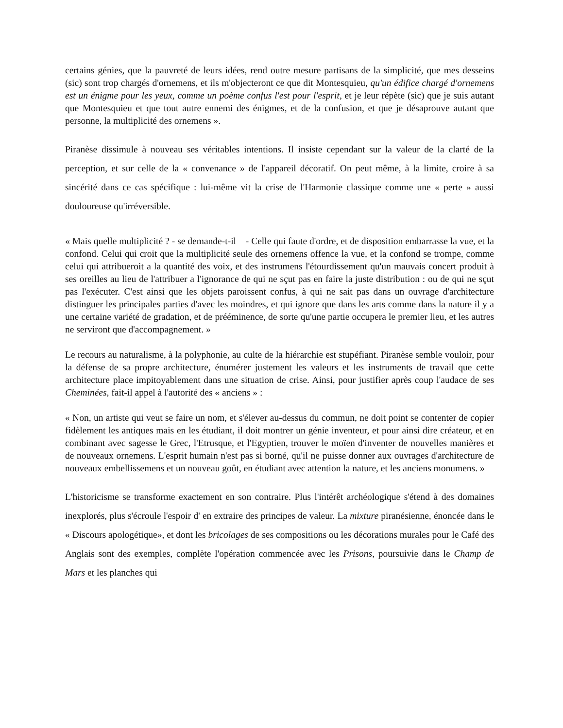certains génies, que la pauvreté de leurs idées, rend outre mesure partisans de la simplicité, que mes desseins (sic) sont trop chargés d'ornemens, et ils m'objecteront ce que dit Montesquieu, qu'un édifice chargé d'ornemens est un énigme pour les yeux, comme un poème confus l'est pour l'esprit, et je leur répète (sic) que je suis autant que Montesquieu et que tout autre ennemi des énigmes, et de la confusion, et que je désaprouve autant que personne, la multiplicité des ornemens ».
Piranèse dissimule à nouveau ses véritables intentions. Il insiste cependant sur la valeur de la clarté de la perception, et sur celle de la « convenance » de l'appareil décoratif. On peut même, à la limite, croire à sa sincérité dans ce cas spécifique : lui-même vit la crise de l'Harmonie classique comme une « perte » aussi douloureuse qu'irréversible.
« Mais quelle multiplicité ? - se demande-t-il - Celle qui faute d'ordre, et de disposition embarrasse la vue, et la confond. Celui qui croit que la multiplicité seule des ornemens offence la vue, et la confond se trompe, comme celui qui attribueroit a la quantité des voix, et des instrumens l'étourdissement qu'un mauvais concert produit à ses oreilles au lieu de l'attribuer a l'ignorance de qui ne sçut pas en faire la juste distribution : ou de qui ne sçut pas l'exécuter. C'est ainsi que les objets paroissent confus, à qui ne sait pas dans un ouvrage d'architecture distinguer les principales parties d'avec les moindres, et qui ignore que dans les arts comme dans la nature il y a une certaine variété de gradation, et de prééminence, de sorte qu'une partie occupera le premier lieu, et les autres ne serviront que d'accompagnement. »
Le recours au naturalisme, à la polyphonie, au culte de la hiérarchie est stupéfiant. Piranèse semble vouloir, pour la défense de sa propre architecture, énumérer justement les valeurs et les instruments de travail que cette architecture place impitoyablement dans une situation de crise. Ainsi, pour justifier après coup l'audace de ses Cheminées, fait-il appel à l'autorité des « anciens » :
« Non, un artiste qui veut se faire un nom, et s'élever au-dessus du commun, ne doit point se contenter de copier fidèlement les antiques mais en les étudiant, il doit montrer un génie inventeur, et pour ainsi dire créateur, et en combinant avec sagesse le Grec, l'Etrusque, et l'Egyptien, trouver le moïen d'inventer de nouvelles manières et de nouveaux ornemens. L'esprit humain n'est pas si borné, qu'il ne puisse donner aux ouvrages d'architecture de nouveaux embellissemens et un nouveau goût, en étudiant avec attention la nature, et les anciens monumens. »
L'historicisme se transforme exactement en son contraire. Plus l'intérêt archéologique s'étend à des domaines inexplorés, plus s'écroule l'espoir d' en extraire des principes de valeur. La mixture piranésienne, énoncée dans le « Discours apologétique», et dont les bricolages de ses compositions ou les décorations murales pour le Café des Anglais sont des exemples, complète l'opération commencée avec les Prisons, poursuivie dans le Champ de Mars et les planches qui